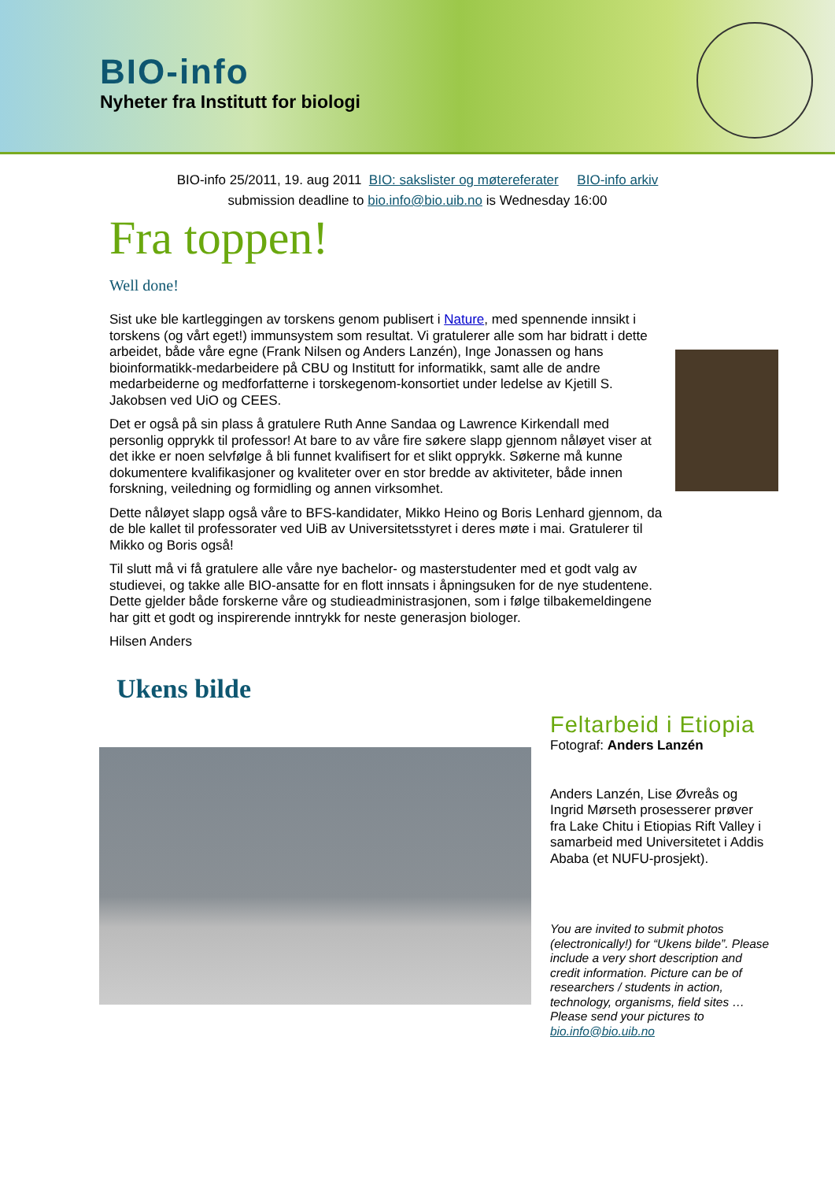BIO-info
Nyheter fra Institutt for biologi
BIO-info 25/2011, 19. aug 2011 BIO: sakslister og møtereferater BIO-info arkiv
submission deadline to bio.info@bio.uib.no is Wednesday 16:00
Fra toppen!
Well done!
Sist uke ble kartleggingen av torskens genom publisert i Nature, med spennende innsikt i torskens (og vårt eget!) immunsystem som resultat. Vi gratulerer alle som har bidratt i dette arbeidet, både våre egne (Frank Nilsen og Anders Lanzén), Inge Jonassen og hans bioinformatikk-medarbeidere på CBU og Institutt for informatikk, samt alle de andre medarbeiderne og medforfatterne i torskegenom-konsortiet under ledelse av Kjetill S. Jakobsen ved UiO og CEES.
Det er også på sin plass å gratulere Ruth Anne Sandaa og Lawrence Kirkendall med personlig opprykk til professor! At bare to av våre fire søkere slapp gjennom nåløyet viser at det ikke er noen selvfølge å bli funnet kvalifisert for et slikt opprykk. Søkerne må kunne dokumentere kvalifikasjoner og kvaliteter over en stor bredde av aktiviteter, både innen forskning, veiledning og formidling og annen virksomhet.
Dette nåløyet slapp også våre to BFS-kandidater, Mikko Heino og Boris Lenhard gjennom, da de ble kallet til professorater ved UiB av Universitetsstyret i deres møte i mai. Gratulerer til Mikko og Boris også!
Til slutt må vi få gratulere alle våre nye bachelor- og masterstudenter med et godt valg av studievei, og takke alle BIO-ansatte for en flott innsats i åpningsuken for de nye studentene. Dette gjelder både forskerne våre og studieadministrasjonen, som i følge tilbakemeldingene har gitt et godt og inspirerende inntrykk for neste generasjon biologer.
Hilsen Anders
Ukens bilde
Feltarbeid i Etiopia
Fotograf: Anders Lanzén
Anders Lanzén, Lise Øvreås og Ingrid Mørseth prosesserer prøver fra Lake Chitu i Etiopias Rift Valley i samarbeid med Universitetet i Addis Ababa (et NUFU-prosjekt).
You are invited to submit photos (electronically!) for “Ukens bilde”. Please include a very short description and credit information. Picture can be of researchers / students in action, technology, organisms, field sites … Please send your pictures to bio.info@bio.uib.no